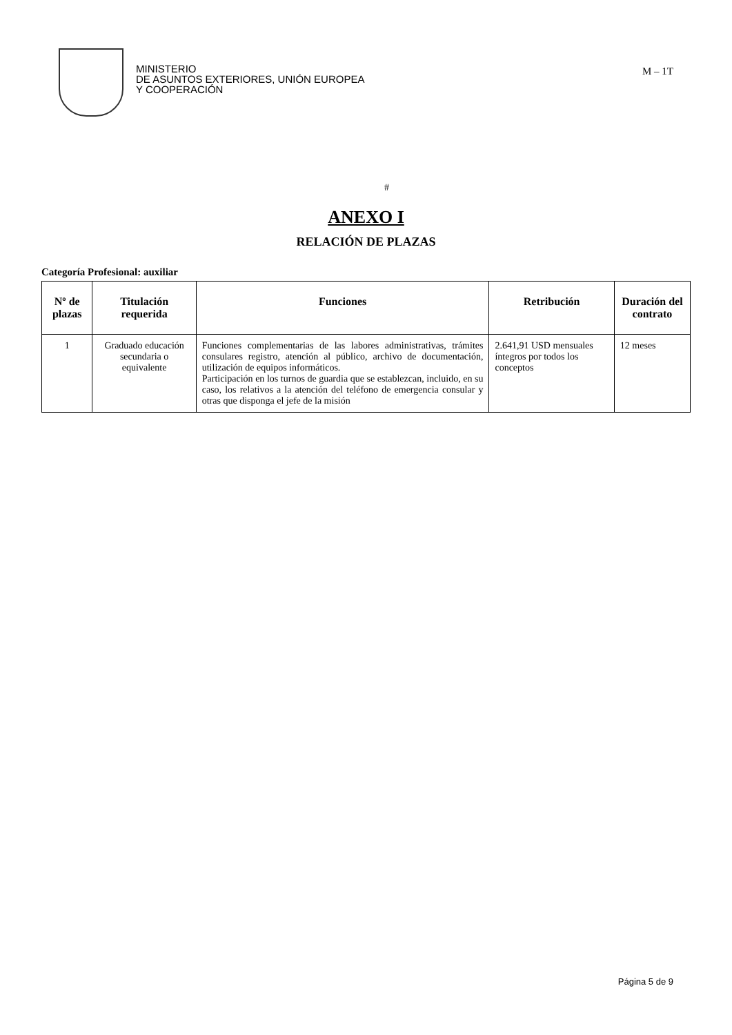MINISTERIO
DE ASUNTOS EXTERIORES, UNIÓN EUROPEA
Y COOPERACIÓN
M – 1T
#
ANEXO I
RELACIÓN DE PLAZAS
Categoría Profesional: auxiliar
| Nº de plazas | Titulación requerida | Funciones | Retribución | Duración del contrato |
| --- | --- | --- | --- | --- |
| 1 | Graduado educación secundaria o equivalente | Funciones complementarias de las labores administrativas, trámites consulares registro, atención al público, archivo de documentación, utilización de equipos informáticos. Participación en los turnos de guardia que se establezcan, incluido, en su caso, los relativos a la atención del teléfono de emergencia consular y otras que disponga el jefe de la misión | 2.641,91 USD mensuales íntegros por todos los conceptos | 12 meses |
Página 5 de 9